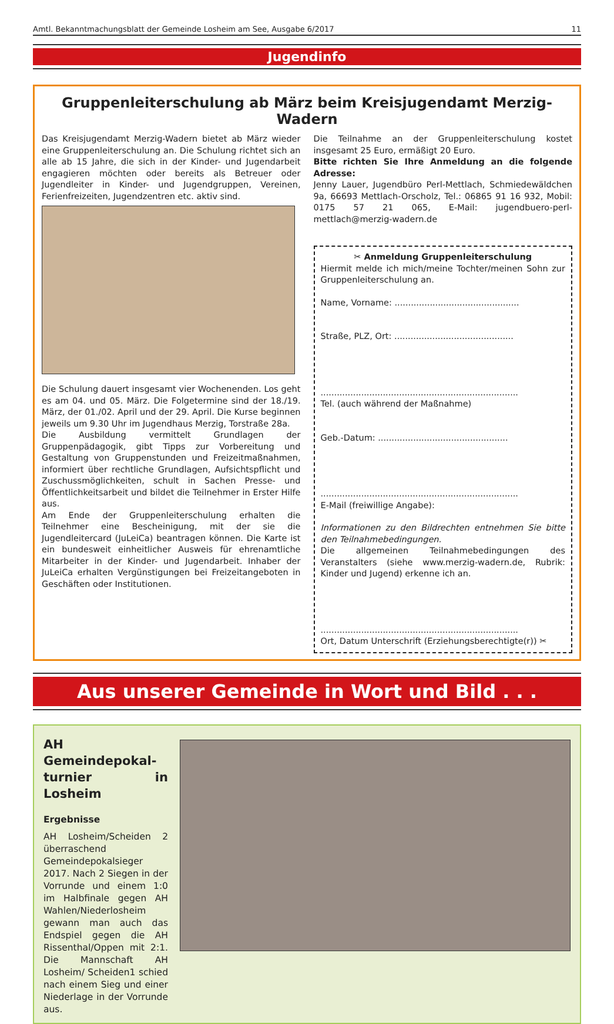Amtl. Bekanntmachungsblatt der Gemeinde Losheim am See, Ausgabe 6/2017 11
Jugendinfo
Gruppenleiterschulung ab März beim Kreisjugendamt Merzig-Wadern
Das Kreisjugendamt Merzig-Wadern bietet ab März wieder eine Gruppenleiterschulung an. Die Schulung richtet sich an alle ab 15 Jahre, die sich in der Kinder- und Jugendarbeit engagieren möchten oder bereits als Betreuer oder Jugendleiter in Kinder- und Jugendgruppen, Vereinen, Ferienfreizeiten, Jugendzentren etc. aktiv sind.
Die Schulung dauert insgesamt vier Wochenenden. Los geht es am 04. und 05. März. Die Folgetermine sind der 18./19. März, der 01./02. April und der 29. April. Die Kurse beginnen jeweils um 9.30 Uhr im Jugendhaus Merzig, Torstraße 28a.
Die Ausbildung vermittelt Grundlagen der Gruppenpädagogik, gibt Tipps zur Vorbereitung und Gestaltung von Gruppenstunden und Freizeitmaßnahmen, informiert über rechtliche Grundlagen, Aufsichtspflicht und Zuschussmöglichkeiten, schult in Sachen Presse- und Öffentlichkeitsarbeit und bildet die Teilnehmer in Erster Hilfe aus.
Am Ende der Gruppenleiterschulung erhalten die Teilnehmer eine Bescheinigung, mit der sie die Jugendleitercard (JuLeiCa) beantragen können. Die Karte ist ein bundesweit einheitlicher Ausweis für ehrenamtliche Mitarbeiter in der Kinder- und Jugendarbeit. Inhaber der JuLeiCa erhalten Vergünstigungen bei Freizeitangeboten in Geschäften oder Institutionen.
Die Teilnahme an der Gruppenleiterschulung kostet insgesamt 25 Euro, ermäßigt 20 Euro.
Bitte richten Sie Ihre Anmeldung an die folgende Adresse:
Jenny Lauer, Jugendbüro Perl-Mettlach, Schmiedewäldchen 9a, 66693 Mettlach-Orscholz, Tel.: 06865 91 16 932, Mobil: 0175 57 21 065, E-Mail: jugendbuero-perl-mettlach@merzig-wadern.de
✂ Anmeldung Gruppenleiterschulung
Hiermit melde ich mich/meine Tochter/meinen Sohn zur Gruppenleiterschulung an.
Name, Vorname: ..............................................
Straße, PLZ, Ort: ............................................
.........................................................................
Tel. (auch während der Maßnahme)
Geb.-Datum: ................................................
.........................................................................
E-Mail (freiwillige Angabe):
Informationen zu den Bildrechten entnehmen Sie bitte den Teilnahmebedingungen.
Die allgemeinen Teilnahmebedingungen des Veranstalters (siehe www.merzig-wadern.de, Rubrik: Kinder und Jugend) erkenne ich an.
.........................................................................
Ort, Datum Unterschrift (Erziehungsberechtigte(r)) ✂
Aus unserer Gemeinde in Wort und Bild . . .
AH Gemeindepokal-turnier in Losheim
Ergebnisse
AH Losheim/Scheiden 2 überraschend Gemeindepokalsieger 2017. Nach 2 Siegen in der Vorrunde und einem 1:0 im Halbfinale gegen AH Wahlen/Niederlosheim gewann man auch das Endspiel gegen die AH Rissenthal/Oppen mit 2:1. Die Mannschaft AH Losheim/ Scheiden1 schied nach einem Sieg und einer Niederlage in der Vorrunde aus.